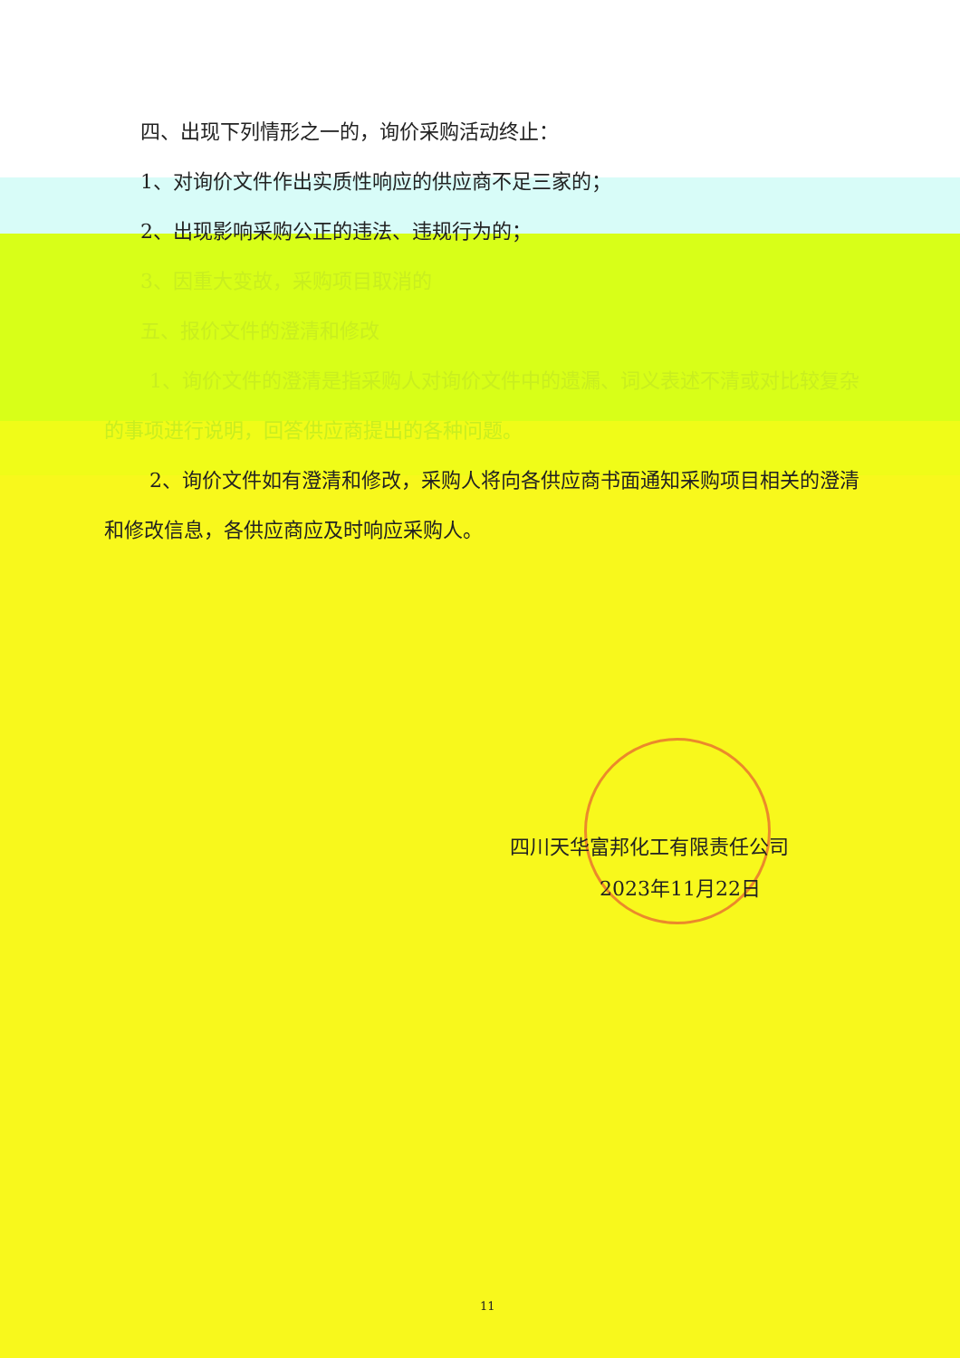四、出现下列情形之一的，询价采购活动终止：
1、对询价文件作出实质性响应的供应商不足三家的；
2、出现影响采购公正的违法、违规行为的；
3、因重大变故，采购项目取消的
五、报价文件的澄清和修改
1、询价文件的澄清是指采购人对询价文件中的遗漏、词义表述不清或对比较复杂的事项进行说明，回答供应商提出的各种问题。
2、询价文件如有澄清和修改，采购人将向各供应商书面通知采购项目相关的澄清和修改信息，各供应商应及时响应采购人。
四川天华富邦化工有限责任公司
2023年11月22日
11